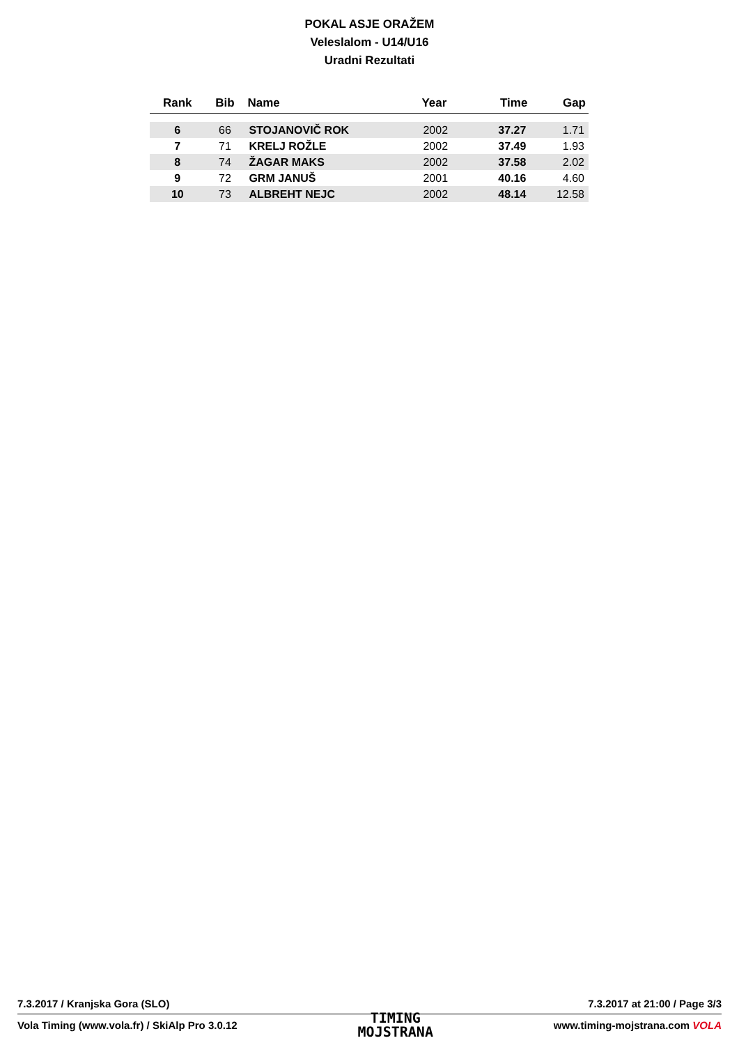POKAL ASJE ORAŽEM
Veleslalom - U14/U16
Uradni Rezultati
| Rank | Bib | Name | Year | Time | Gap |
| --- | --- | --- | --- | --- | --- |
| 6 | 66 | STOJANOVIČ ROK | 2002 | 37.27 | 1.71 |
| 7 | 71 | KRELJ ROŽLE | 2002 | 37.49 | 1.93 |
| 8 | 74 | ŽAGAR MAKS | 2002 | 37.58 | 2.02 |
| 9 | 72 | GRM JANUŠ | 2001 | 40.16 | 4.60 |
| 10 | 73 | ALBREHT NEJC | 2002 | 48.14 | 12.58 |
7.3.2017 / Kranjska Gora (SLO) 7.3.2017 at 21:00 / Page 3/3
Vola Timing (www.vola.fr) / SkiAlp Pro 3.0.12 TIMING
MOJSTRANA www.timing-mojstrana.com VOLA